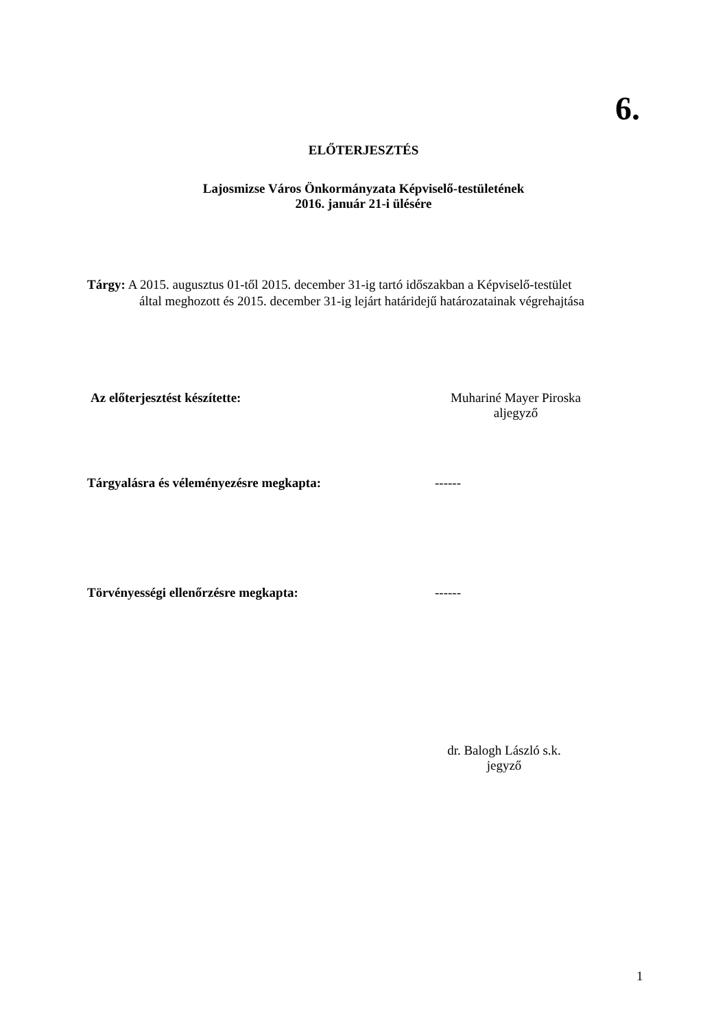6.
ELŐTERJESZTÉS
Lajosmizse Város Önkormányzata Képviselő-testületének
2016. január 21-i ülésére
Tárgy: A 2015. augusztus 01-től 2015. december 31-ig tartó időszakban a Képviselő-testület
által meghozott és 2015. december 31-ig lejárt határidejű határozatainak végrehajtása
Az előterjesztést készítette: Muhariné Mayer Piroska
aljegyző
Tárgyalásra és véleményezésre megkapta: ------
Törvényességi ellenőrzésre megkapta: ------
dr. Balogh László s.k.
jegyző
1